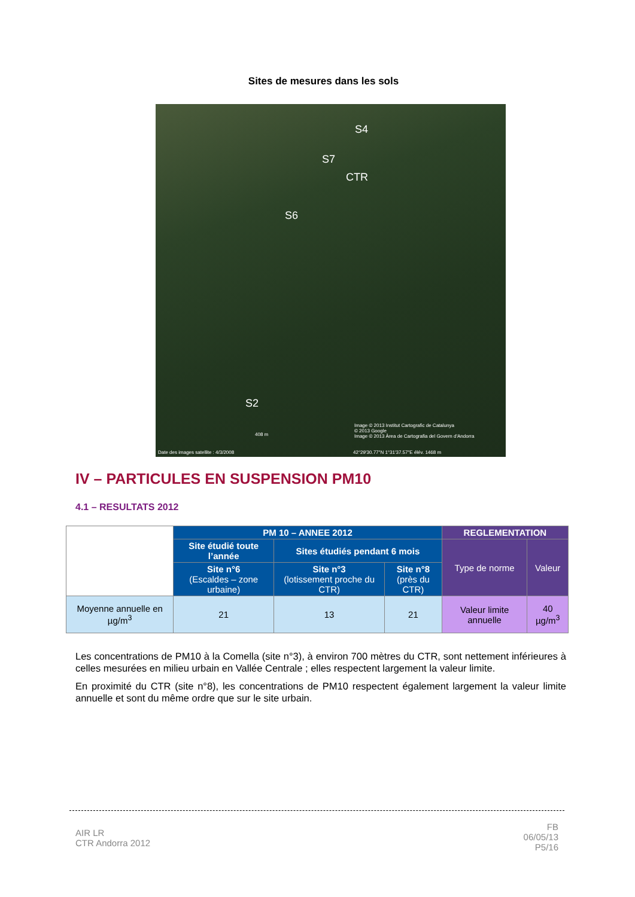Sites de mesures dans les sols
S4
S7
CTR
S6
S2
Image © 2013 Institut Cartografic de Catalunya
© 2013 Google
Image © 2013 Àrea de Cartografia del Govern d'Andorra 408 m
Date des images satellite : 4/3/2008 42°29'30.77"N 1°31'37.57"E élév. 1468 m
IV – PARTICULES EN SUSPENSION PM10
4.1 – RESULTATS 2012
| | PM 10 – ANNEE 2012 | | | REGLEMENTATION | |
| --- | --- | --- | --- | --- | --- |
| | Site étudié toute l’année | Sites étudiés pendant 6 mois | | Type de norme | Valeur |
| | Site n°6 (Escaldes – zone urbaine) | Site n°3 (lotissement proche du CTR) | Site n°8 (près du CTR) | | |
| Moyenne annuelle en µg/m<sup>3</sup> | 21 | 13 | 21 | Valeur limite annuelle | 40 µg/m<sup>3</sup> |
Les concentrations de PM10 à la Comella (site n°3), à environ 700 mètres du CTR, sont nettement inférieures à celles mesurées en milieu urbain en Vallée Centrale ; elles respectent largement la valeur limite.
En proximité du CTR (site n°8), les concentrations de PM10 respectent également largement la valeur limite annuelle et sont du même ordre que sur le site urbain.
AIR LR
CTR Andorra 2012
FB
06/05/13
P5/16